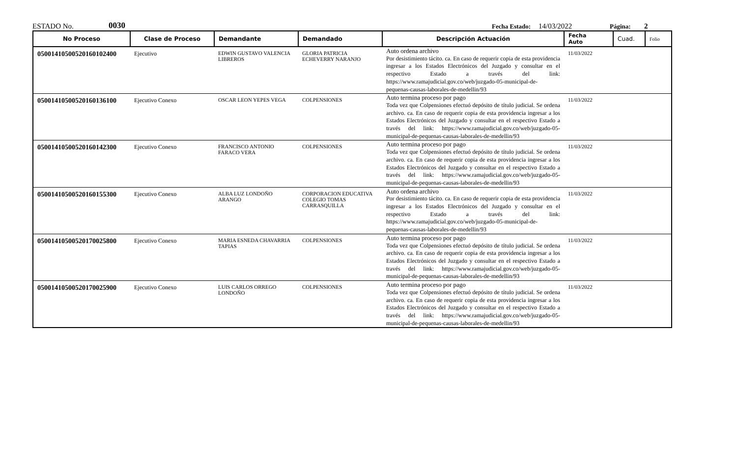ESTADO No. 0030 Fecha Estado: 14/03/2022 Página: 2
| No Proceso | Clase de Proceso | Demandante | Demandado | Descripción Actuación | Fecha Auto | Cuad. | Folio |
| --- | --- | --- | --- | --- | --- | --- | --- |
| 05001410500520160102400 | Ejecutivo | EDWIN GUSTAVO VALENCIA LIBREROS | GLORIA PATRICIA ECHEVERRY NARANJO | Auto ordena archivo Por desistimiento tácito. ca. En caso de requerir copia de esta providencia ingresar a los Estados Electrónicos del Juzgado y consultar en el respectivo Estado a través del link: https://www.ramajudicial.gov.co/web/juzgado-05-municipal-de-pequenas-causas-laborales-de-medellin/93 | 11/03/2022 | | |
| 05001410500520160136100 | Ejecutivo Conexo | OSCAR LEON YEPES VEGA | COLPENSIONES | Auto termina proceso por pago Toda vez que Colpensiones efectuó depósito de título judicial. Se ordena archivo. ca. En caso de requerir copia de esta providencia ingresar a los Estados Electrónicos del Juzgado y consultar en el respectivo Estado a través del link: https://www.ramajudicial.gov.co/web/juzgado-05-municipal-de-pequenas-causas-laborales-de-medellin/93 | 11/03/2022 | | |
| 05001410500520160142300 | Ejecutivo Conexo | FRANCISCO ANTONIO FARACO VERA | COLPENSIONES | Auto termina proceso por pago Toda vez que Colpensiones efectuó depósito de título judicial. Se ordena archivo. ca. En caso de requerir copia de esta providencia ingresar a los Estados Electrónicos del Juzgado y consultar en el respectivo Estado a través del link: https://www.ramajudicial.gov.co/web/juzgado-05-municipal-de-pequenas-causas-laborales-de-medellin/93 | 11/03/2022 | | |
| 05001410500520160155300 | Ejecutivo Conexo | ALBA LUZ LONDOÑO ARANGO | CORPORACION EDUCATIVA COLEGIO TOMAS CARRASQUILLA | Auto ordena archivo Por desistimiento tácito. ca. En caso de requerir copia de esta providencia ingresar a los Estados Electrónicos del Juzgado y consultar en el respectivo Estado a través del link: https://www.ramajudicial.gov.co/web/juzgado-05-municipal-de-pequenas-causas-laborales-de-medellin/93 | 11/03/2022 | | |
| 05001410500520170025800 | Ejecutivo Conexo | MARIA ESNEDA CHAVARRIA TAPIAS | COLPENSIONES | Auto termina proceso por pago Toda vez que Colpensiones efectuó depósito de título judicial. Se ordena archivo. ca. En caso de requerir copia de esta providencia ingresar a los Estados Electrónicos del Juzgado y consultar en el respectivo Estado a través del link: https://www.ramajudicial.gov.co/web/juzgado-05-municipal-de-pequenas-causas-laborales-de-medellin/93 | 11/03/2022 | | |
| 05001410500520170025900 | Ejecutivo Conexo | LUIS CARLOS ORREGO LONDOÑO | COLPENSIONES | Auto termina proceso por pago Toda vez que Colpensiones efectuó depósito de título judicial. Se ordena archivo. ca. En caso de requerir copia de esta providencia ingresar a los Estados Electrónicos del Juzgado y consultar en el respectivo Estado a través del link: https://www.ramajudicial.gov.co/web/juzgado-05-municipal-de-pequenas-causas-laborales-de-medellin/93 | 11/03/2022 | | |